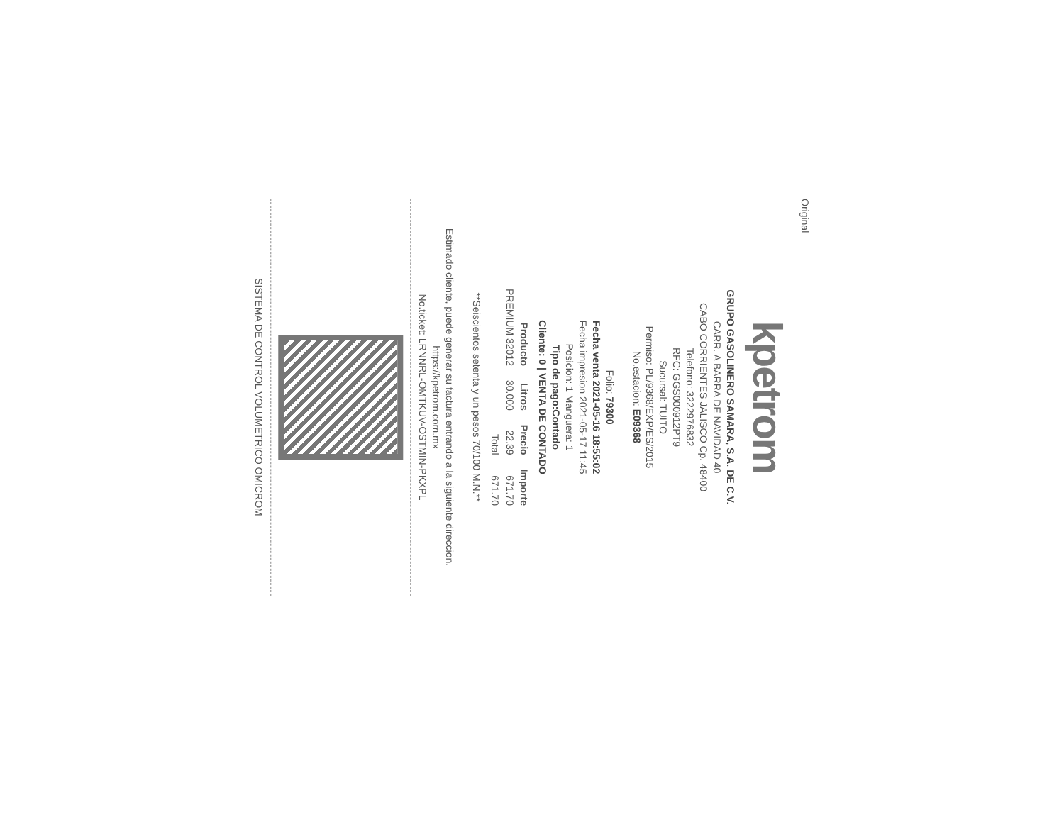Original
kpetrom
GRUPO GASOLINERO SAMARA, S.A. DE C.V.
CARR. A BARRA DE NAVIDAD 40
CABO CORRIENTES JALISCO Cp. 48400
Telefono: 3222976832
RFC: GGS000912PT9
Sucursal: TUITO
Permiso: PL/9368/EXP/ES/2015
No.estacion: E09368
Folio: 79300
Fecha venta 2021-05-16 18:55:02
Fecha impresion 2021-05-17 11:45
Posicion: 1 Manguera: 1
Tipo de pago:Contado
Cliente: 0 | VENTA DE CONTADO
| Producto | Litros | Precio | Importe |
| --- | --- | --- | --- |
| PREMIUM 32012 | 30.000 | 22.39 | 671.70 |
| | | Total | 671.70 |
**Seiscientos setenta y un pesos 70/100 M.N.**
Estimado cliente, puede generar su factura entrando a la siguiente direccion.
https://kpetrom.com.mx
No.ticket: LRNNRL-OMTKUV-OSTMIN-PKXPL
SISTEMA DE CONTROL VOLUMETRICO OMICROM